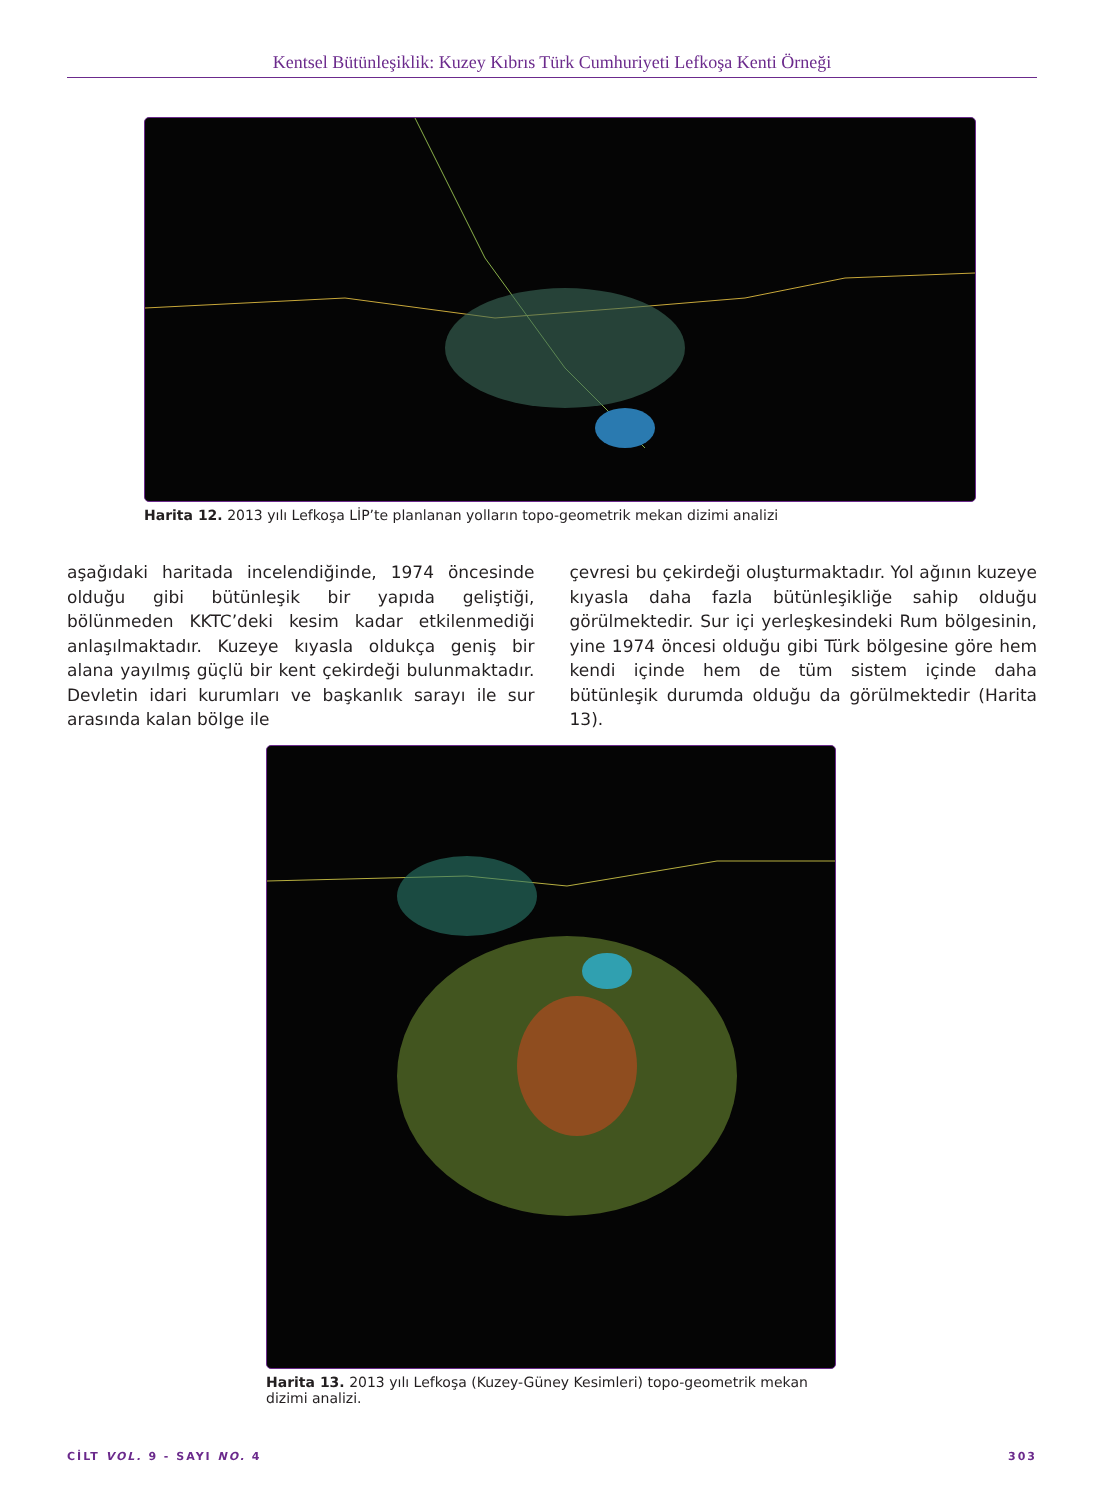Kentsel Bütünleşiklik: Kuzey Kıbrıs Türk Cumhuriyeti Lefkoşa Kenti Örneği
Harita 12. 2013 yılı Lefkoşa LİP’te planlanan yolların topo-geometrik mekan dizimi analizi
aşağıdaki haritada incelendiğinde, 1974 öncesinde olduğu gibi bütünleşik bir yapıda geliştiği, bölünmeden KKTC’deki kesim kadar etkilenmediği anlaşılmaktadır. Kuzeye kıyasla oldukça geniş bir alana yayılmış güçlü bir kent çekirdeği bulunmaktadır. Devletin idari kurumları ve başkanlık sarayı ile sur arasında kalan bölge ile
çevresi bu çekirdeği oluşturmaktadır. Yol ağının kuzeye kıyasla daha fazla bütünleşikliğe sahip olduğu görülmektedir. Sur içi yerleşkesindeki Rum bölgesinin, yine 1974 öncesi olduğu gibi Türk bölgesine göre hem kendi içinde hem de tüm sistem içinde daha bütünleşik durumda olduğu da görülmektedir (Harita 13).
Harita 13. 2013 yılı Lefkoşa (Kuzey-Güney Kesimleri) topo-geometrik mekan dizimi analizi.
CİLT VOL. 9 - SAYI NO. 4 303